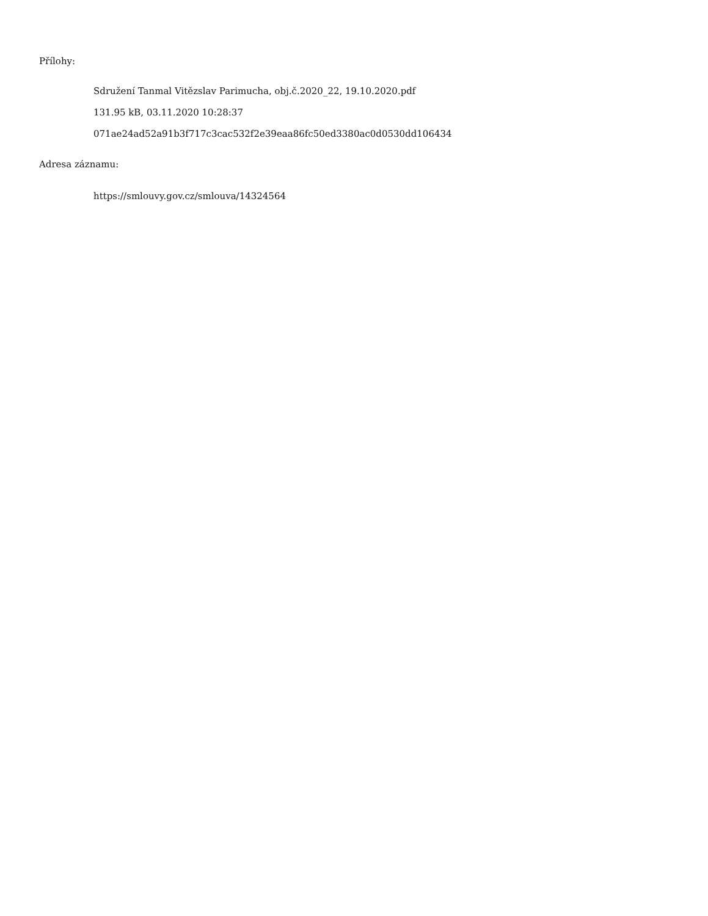Přílohy:
Sdružení Tanmal Vitězslav Parimucha, obj.č.2020_22, 19.10.2020.pdf
131.95 kB, 03.11.2020 10:28:37
071ae24ad52a91b3f717c3cac532f2e39eaa86fc50ed3380ac0d0530dd106434
Adresa záznamu:
https://smlouvy.gov.cz/smlouva/14324564